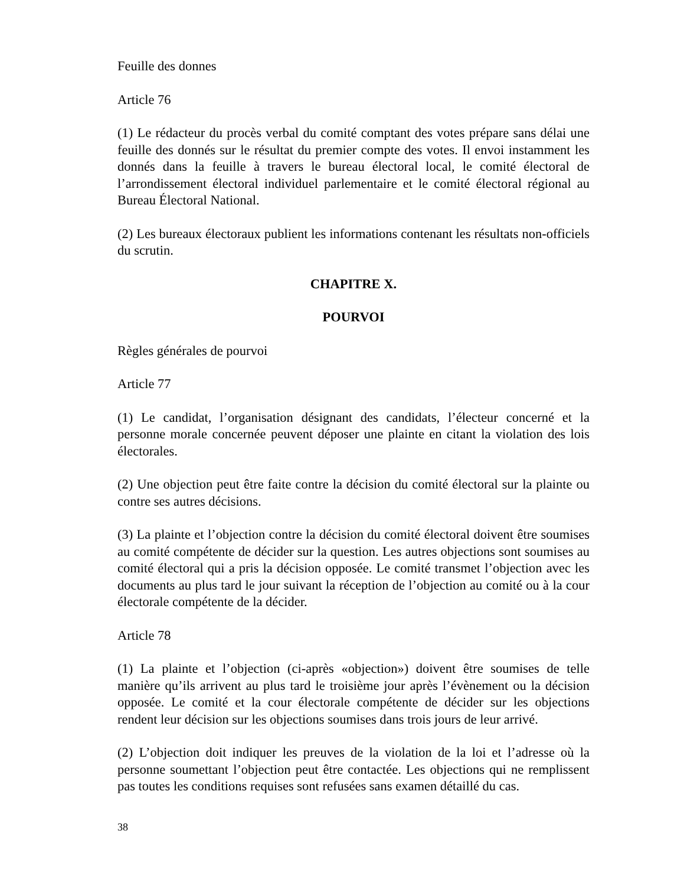Feuille des donnes
Article 76
(1) Le rédacteur du procès verbal du comité comptant des votes prépare sans délai une feuille des donnés sur le résultat du premier compte des votes. Il envoi instamment les donnés dans la feuille à travers le bureau électoral local, le comité électoral de l’arrondissement électoral individuel parlementaire et le comité électoral régional au Bureau Électoral National.
(2) Les bureaux électoraux publient les informations contenant les résultats non-officiels du scrutin.
CHAPITRE X.
POURVOI
Règles générales de pourvoi
Article 77
(1) Le candidat, l’organisation désignant des candidats, l’électeur concerné et la personne morale concernée peuvent déposer une plainte en citant la violation des lois électorales.
(2) Une objection peut être faite contre la décision du comité électoral sur la plainte ou contre ses autres décisions.
(3) La plainte et l’objection contre la décision du comité électoral doivent être soumises au comité compétente de décider sur la question. Les autres objections sont soumises au comité électoral qui a pris la décision opposée. Le comité transmet l’objection avec les documents au plus tard le jour suivant la réception de l’objection au comité ou à la cour électorale compétente de la décider.
Article 78
(1) La plainte et l’objection (ci-après «objection») doivent être soumises de telle manière qu’ils arrivent au plus tard le troisième jour après l’évènement ou la décision opposée. Le comité et la cour électorale compétente de décider sur les objections rendent leur décision sur les objections soumises dans trois jours de leur arrivé.
(2) L’objection doit indiquer les preuves de la violation de la loi et l’adresse où la personne soumettant l’objection peut être contactée. Les objections qui ne remplissent pas toutes les conditions requises sont refusées sans examen détaillé du cas.
38